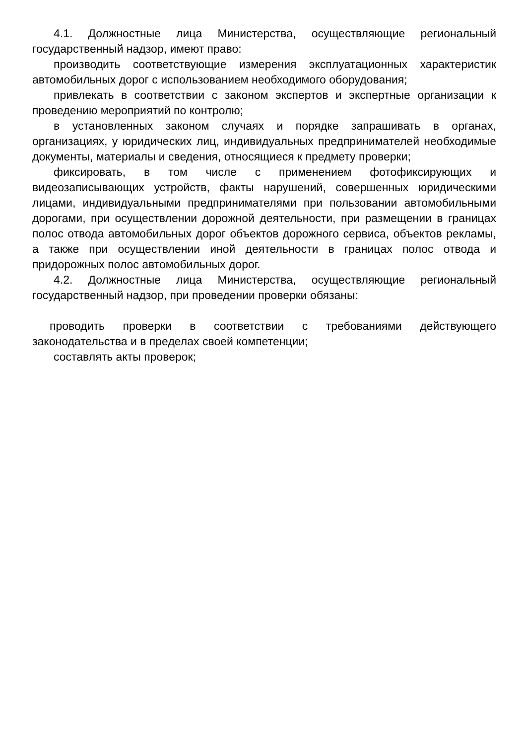4.1. Должностные лица Министерства, осуществляющие региональный государственный надзор, имеют право:
производить соответствующие измерения эксплуатационных характеристик автомобильных дорог с использованием необходимого оборудования;
привлекать в соответствии с законом экспертов и экспертные организации к проведению мероприятий по контролю;
в установленных законом случаях и порядке запрашивать в органах, организациях, у юридических лиц, индивидуальных предпринимателей необходимые документы, материалы и сведения, относящиеся к предмету проверки;
фиксировать, в том числе с применением фотофиксирующих и видеозаписывающих устройств, факты нарушений, совершенных юридическими лицами, индивидуальными предпринимателями при пользовании автомобильными дорогами, при осуществлении дорожной деятельности, при размещении в границах полос отвода автомобильных дорог объектов дорожного сервиса, объектов рекламы, а также при осуществлении иной деятельности в границах полос отвода и придорожных полос автомобильных дорог.
4.2. Должностные лица Министерства, осуществляющие региональный государственный надзор, при проведении проверки обязаны:
проводить проверки в соответствии с требованиями действующего законодательства и в пределах своей компетенции;
составлять акты проверок;